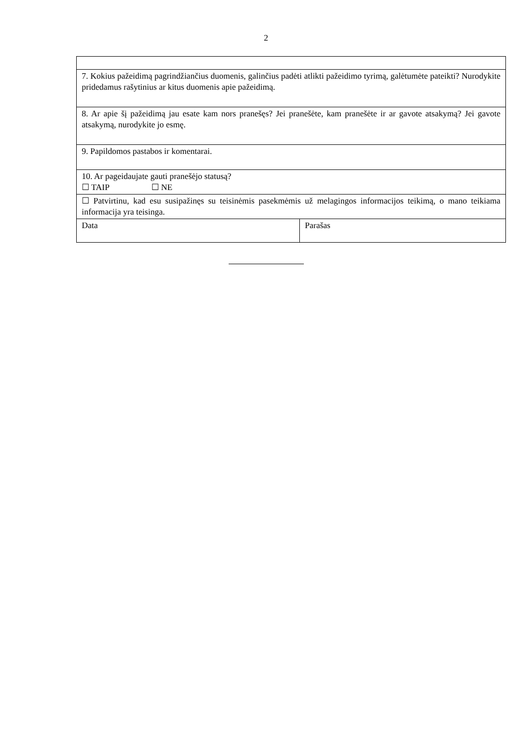2
| 7. Kokius pažeidimą pagrindžiančius duomenis, galinčius padėti atlikti pažeidimo tyrimą, galėtumėte pateikti? Nurodykite pridedamus rašytinius ar kitus duomenis apie pažeidimą. | |
| 8. Ar apie šį pažeidimą jau esate kam nors pranešęs? Jei pranešėte, kam pranešėte ir ar gavote atsakymą? Jei gavote atsakymą, nurodykite jo esmę. | |
| 9. Papildomos pastabos ir komentarai. | |
| 10. Ar pageidaujate gauti pranešėjo statusą? ☐ TAIP ☐ NE | |
| ☐ Patvirtinu, kad esu susipažinęs su teisinėmis pasekmėmis už melagingos informacijos teikimą, o mano teikiama informacija yra teisinga. | |
| Data | Parašas |